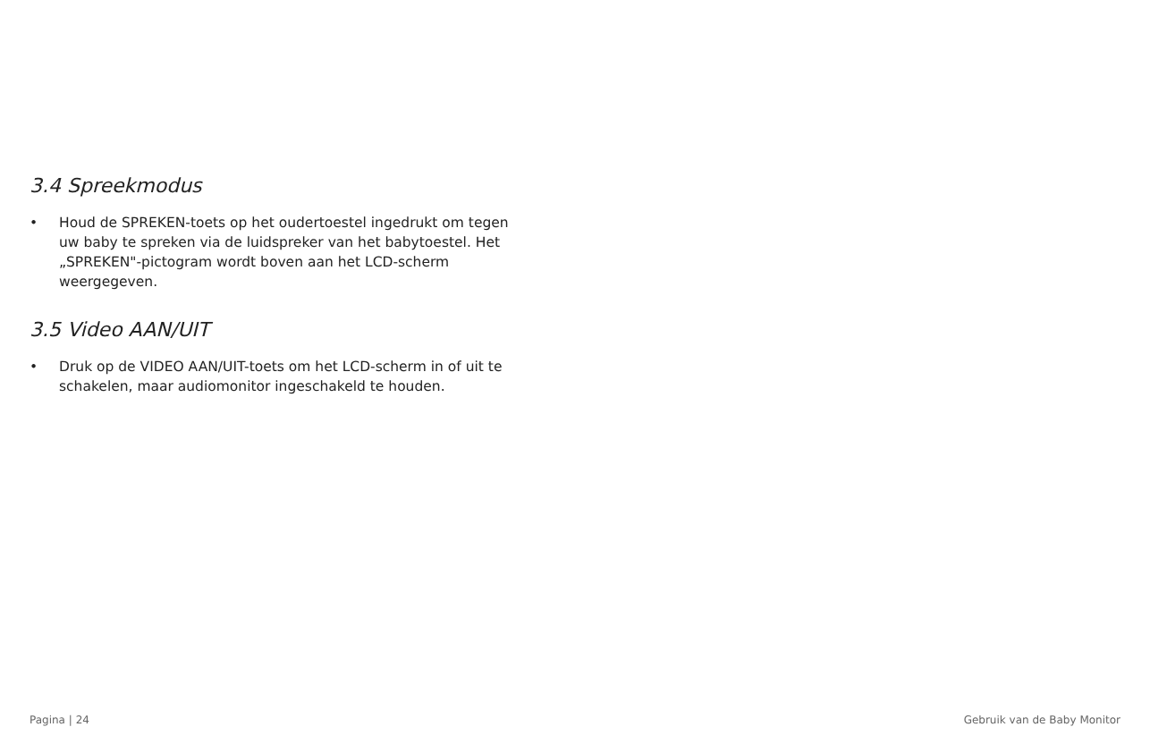3.4 Spreekmodus
• Houd de SPREKEN-toets op het oudertoestel ingedrukt om tegen uw baby te spreken via de luidspreker van het babytoestel. Het „SPREKEN"-pictogram wordt boven aan het LCD-scherm weergegeven.
3.5 Video AAN/UIT
• Druk op de VIDEO AAN/UIT-toets om het LCD-scherm in of uit te schakelen, maar audiomonitor ingeschakeld te houden.
Pagina | 24 Gebruik van de Baby Monitor